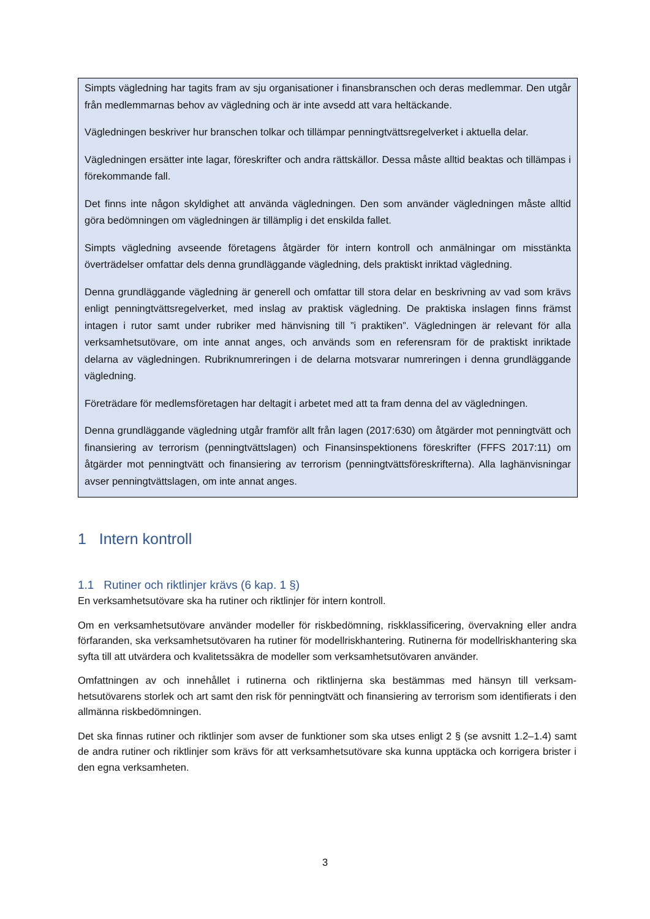Simpts vägledning har tagits fram av sju organisationer i finansbranschen och deras medlemmar. Den utgår från medlemmarnas behov av vägledning och är inte avsedd att vara heltäckande.
Vägledningen beskriver hur branschen tolkar och tillämpar penningtvättsregelverket i aktuella delar.
Vägledningen ersätter inte lagar, föreskrifter och andra rättskällor. Dessa måste alltid beaktas och tillämpas i förekommande fall.
Det finns inte någon skyldighet att använda vägledningen. Den som använder vägledningen måste alltid göra bedömningen om vägledningen är tillämplig i det enskilda fallet.
Simpts vägledning avseende företagens åtgärder för intern kontroll och anmälningar om misstänkta överträdelser omfattar dels denna grundläggande vägledning, dels praktiskt inriktad vägledning.
Denna grundläggande vägledning är generell och omfattar till stora delar en beskrivning av vad som krävs enligt penningtvättsregelverket, med inslag av praktisk vägledning. De praktiska inslagen finns främst intagen i rutor samt under rubriker med hänvisning till ”i praktiken”. Vägledningen är relevant för alla verksamhetsutövare, om inte annat anges, och används som en referensram för de praktiskt inriktade delarna av vägledningen. Rubriknumreringen i de delarna motsvarar num­reringen i denna grundläggande vägledning.
Företrädare för medlemsföretagen har deltagit i arbetet med att ta fram denna del av vägledningen.
Denna grundläggande vägledning utgår framför allt från lagen (2017:630) om åtgärder mot penning­tvätt och finansiering av terrorism (penningtvättslagen) och Finansinspektionens föreskrifter (FFFS 2017:11) om åtgärder mot penningtvätt och finansiering av terrorism (penningtvättsföreskrifterna). Alla laghänvisningar avser penningtvättslagen, om inte annat anges.
1 Intern kontroll
1.1 Rutiner och riktlinjer krävs (6 kap. 1 §)
En verksamhetsutövare ska ha rutiner och riktlinjer för intern kontroll.
Om en verksamhetsutövare använder modeller för riskbedömning, riskklassificering, övervakning eller andra förfaranden, ska verksamhetsutövaren ha rutiner för modellriskhantering. Rutinerna för modell­riskhantering ska syfta till att utvärdera och kvalitetssäkra de modeller som verksamhetsutövaren använder.
Omfattningen av och innehållet i rutinerna och riktlinjerna ska bestämmas med hänsyn till verksam­hetsutövarens storlek och art samt den risk för penningtvätt och finansiering av terrorism som identifierats i den allmänna riskbedömningen.
Det ska finnas rutiner och riktlinjer som avser de funktioner som ska utses enligt 2 § (se avsnitt 1.2–1.4) samt de andra rutiner och riktlinjer som krävs för att verksamhetsutövare ska kunna upptäcka och korrigera brister i den egna verksamheten.
3